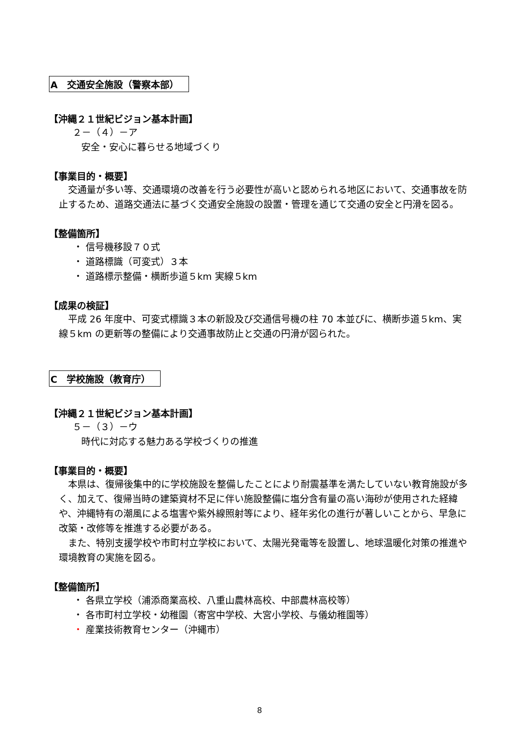A　交通安全施設（警察本部）
【沖縄２１世紀ビジョン基本計画】
２－（４）－ア
安全・安心に暮らせる地域づくり
【事業目的・概要】
交通量が多い等、交通環境の改善を行う必要性が高いと認められる地区において、交通事故を防止するため、道路交通法に基づく交通安全施設の設置・管理を通じて交通の安全と円滑を図る。
【整備箇所】
・ 信号機移設７０式
・ 道路標識（可変式）３本
・ 道路標示整備・横断歩道５km 実線５km
【成果の検証】
平成 26 年度中、可変式標識３本の新設及び交通信号機の柱 70 本並びに、横断歩道５km、実線５km の更新等の整備により交通事故防止と交通の円滑が図られた。
C　学校施設（教育庁）
【沖縄２１世紀ビジョン基本計画】
５－（３）－ウ
時代に対応する魅力ある学校づくりの推進
【事業目的・概要】
本県は、復帰後集中的に学校施設を整備したことにより耐震基準を満たしていない教育施設が多く、加えて、復帰当時の建築資材不足に伴い施設整備に塩分含有量の高い海砂が使用された経緯や、沖縄特有の潮風による塩害や紫外線照射等により、経年劣化の進行が著しいことから、早急に改築・改修等を推進する必要がある。
また、特別支援学校や市町村立学校において、太陽光発電等を設置し、地球温暖化対策の推進や環境教育の実施を図る。
【整備箇所】
・ 各県立学校（浦添商業高校、八重山農林高校、中部農林高校等）
・ 各市町村立学校・幼稚園（寄宮中学校、大宮小学校、与儀幼稚園等）
・ 産業技術教育センター（沖縄市）
8